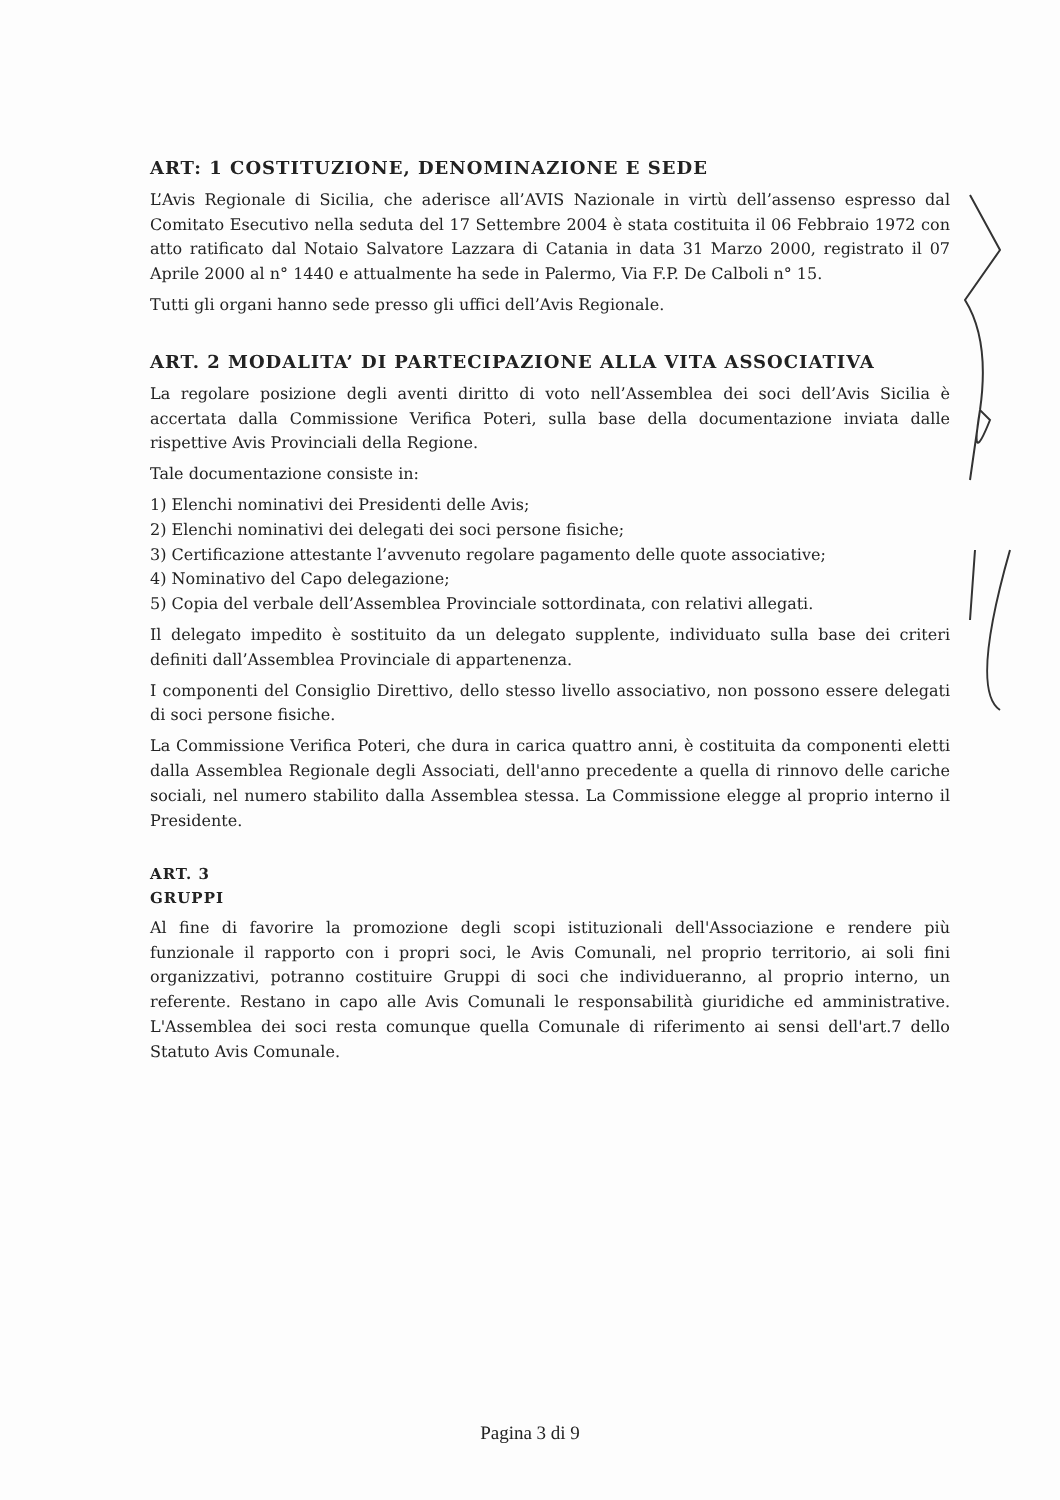ART: 1 COSTITUZIONE, DENOMINAZIONE E SEDE
L’Avis Regionale di Sicilia, che aderisce all’AVIS Nazionale in virtù dell’assenso espresso dal Comitato Esecutivo nella seduta del 17 Settembre 2004 è stata costituita il 06 Febbraio 1972 con atto ratificato dal Notaio Salvatore Lazzara di Catania in data 31 Marzo 2000, registrato il 07 Aprile 2000 al n° 1440 e attualmente ha sede in Palermo, Via F.P. De Calboli n° 15.
Tutti gli organi hanno sede presso gli uffici dell’Avis Regionale.
ART. 2 MODALITA’ DI PARTECIPAZIONE ALLA VITA ASSOCIATIVA
La regolare posizione degli aventi diritto di voto nell’Assemblea dei soci dell’Avis Sicilia è accertata dalla Commissione Verifica Poteri, sulla base della documentazione inviata dalle rispettive Avis Provinciali della Regione.
Tale documentazione consiste in:
1) Elenchi nominativi dei Presidenti delle Avis;
2) Elenchi nominativi dei delegati dei soci persone fisiche;
3) Certificazione attestante l’avvenuto regolare pagamento delle quote associative;
4) Nominativo del Capo delegazione;
5) Copia del verbale dell’Assemblea Provinciale sottordinata, con relativi allegati.
Il delegato impedito è sostituito da un delegato supplente, individuato sulla base dei criteri definiti dall’Assemblea Provinciale di appartenenza.
I componenti del Consiglio Direttivo, dello stesso livello associativo, non possono essere delegati di soci persone fisiche.
La Commissione Verifica Poteri, che dura in carica quattro anni, è costituita da componenti eletti dalla Assemblea Regionale degli Associati, dell'anno precedente a quella di rinnovo delle cariche sociali, nel numero stabilito dalla Assemblea stessa. La Commissione elegge al proprio interno il Presidente.
ART. 3
GRUPPI
Al fine di favorire la promozione degli scopi istituzionali dell'Associazione e rendere più funzionale il rapporto con i propri soci, le Avis Comunali, nel proprio territorio, ai soli fini organizzativi, potranno costituire Gruppi di soci che individueranno, al proprio interno, un referente. Restano in capo alle Avis Comunali le responsabilità giuridiche ed amministrative. L'Assemblea dei soci resta comunque quella Comunale di riferimento ai sensi dell'art.7 dello Statuto Avis Comunale.
Pagina 3 di 9